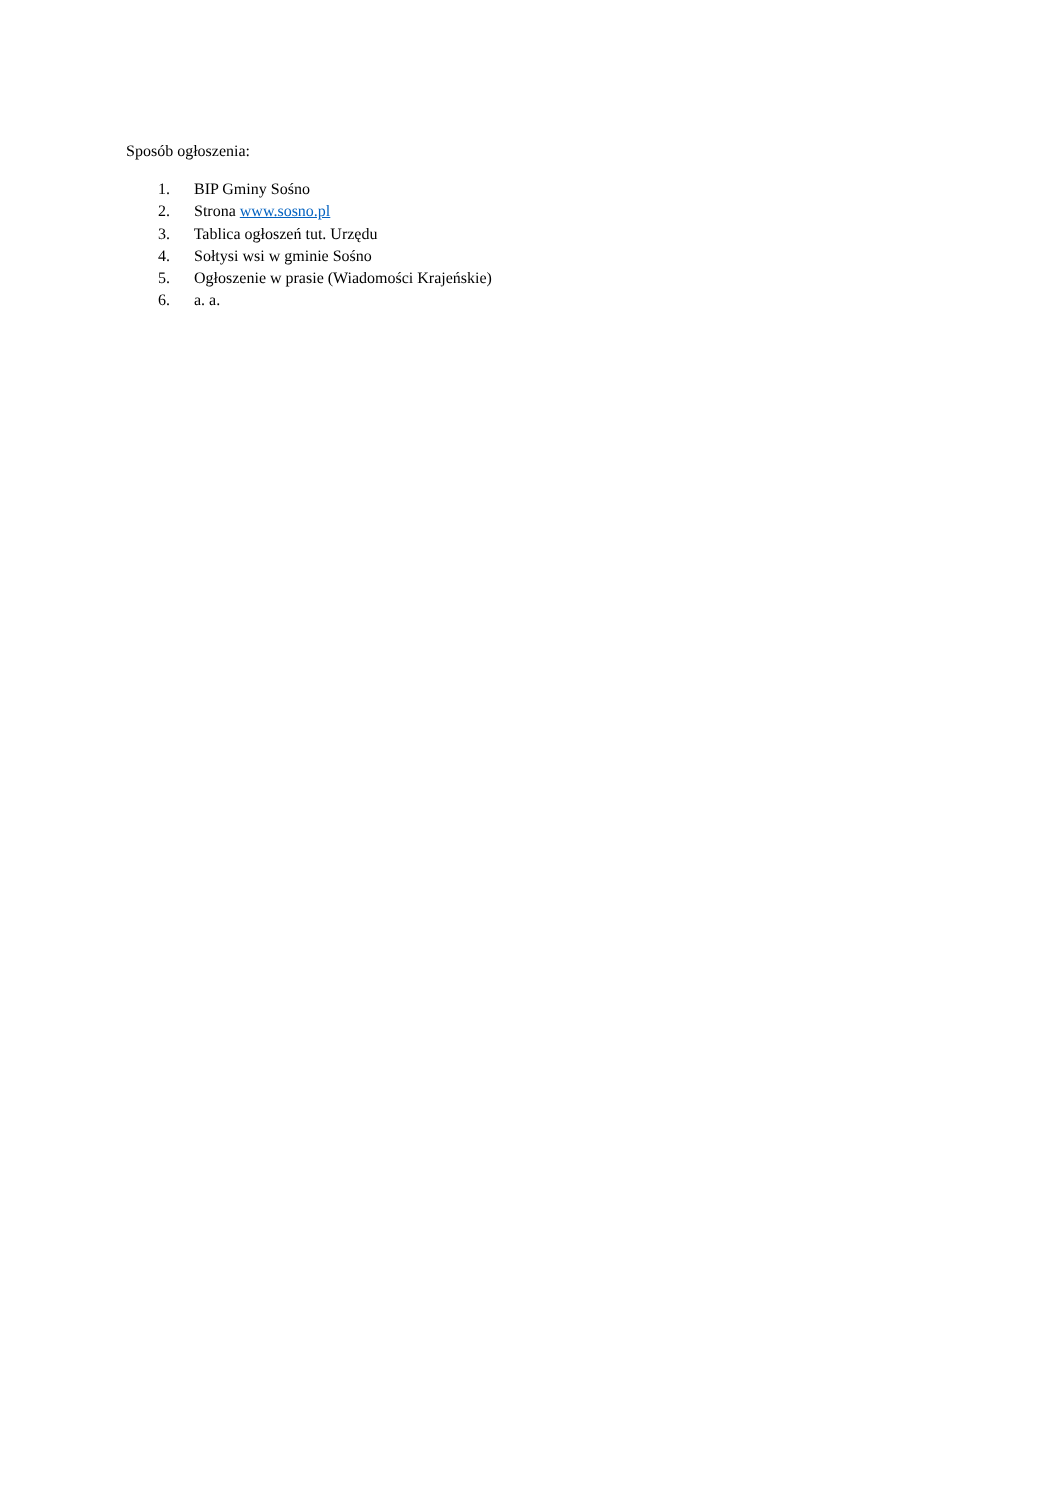Sposób ogłoszenia:
1. BIP Gminy Sośno
2. Strona www.sosno.pl
3. Tablica ogłoszeń tut. Urzędu
4. Sołtysi wsi w gminie Sośno
5. Ogłoszenie w prasie (Wiadomości Krajeńskie)
6. a. a.